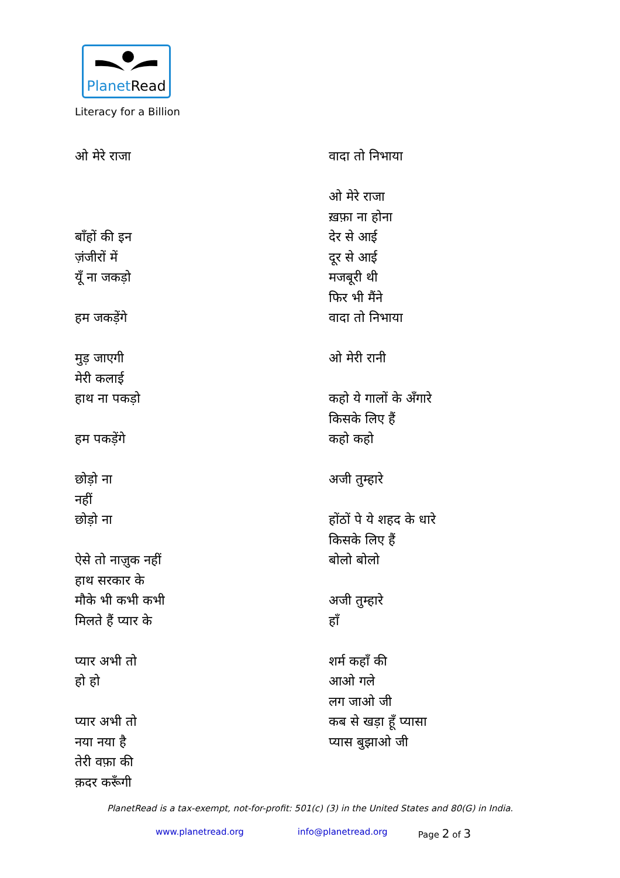PlanetRead
Literacy for a Billion
ओ मेरे राजा
बाँहों की इन
ज़ंजीरों में
यूँ ना जकड़ो
हम जकड़ेंगे
मुड़ जाएगी
मेरी कलाई
हाथ ना पकड़ो
हम पकड़ेंगे
छोड़ो ना
नहीं
छोड़ो ना
ऐसे तो नाज़ुक नहीं
हाथ सरकार के
मौके भी कभी कभी
मिलते हैं प्यार के
प्यार अभी तो
हो हो
प्यार अभी तो
नया नया है
तेरी वफ़ा की
क़दर करूँगी
वादा तो निभाया
ओ मेरे राजा
ख़फ़ा ना होना
देर से आई
दूर से आई
मजबूरी थी
फिर भी मैंने
वादा तो निभाया
ओ मेरी रानी
कहो ये गालों के अँगारे
किसके लिए हैं
कहो कहो
अजी तुम्हारे
होंठों पे ये शहद के धारे
किसके लिए हैं
बोलो बोलो
अजी तुम्हारे
हाँ
शर्म कहाँ की
आओ गले
लग जाओ जी
कब से खड़ा हूँ प्यासा
प्यास बुझाओ जी
PlanetRead is a tax-exempt, not-for-profit: 501(c) (3) in the United States and 80(G) in India.
www.planetread.org info@planetread.org Page 2 of 3